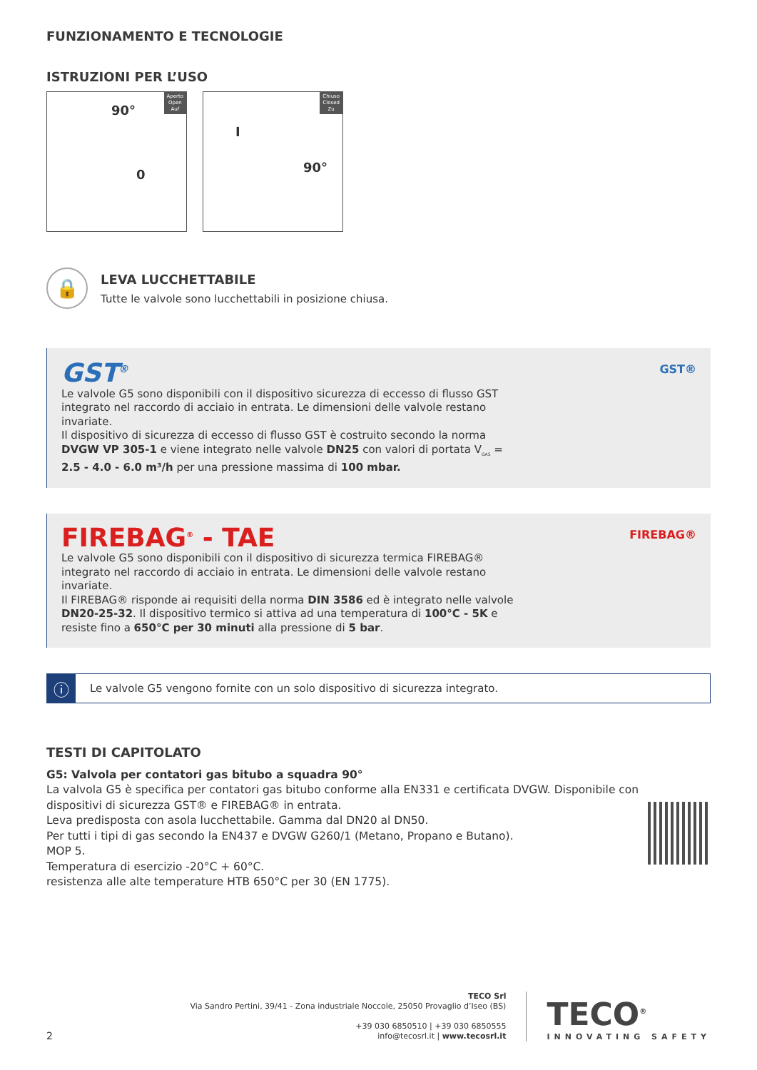FUNZIONAMENTO E TECNOLOGIE
ISTRUZIONI PER L’USO
Aperto
Open
Auf
90°
0
Chiuso
Closed
Zu
I
90°
🔒
LEVA LUCCHETTABILE
Tutte le valvole sono lucchettabili in posizione chiusa.
GST<sup>®</sup>
Le valvole G5 sono disponibili con il dispositivo sicurezza di eccesso di flusso GST integrato nel raccordo di acciaio in entrata. Le dimensioni delle valvole restano invariate.
Il dispositivo di sicurezza di eccesso di flusso GST è costruito secondo la norma DVGW VP 305-1 e viene integrato nelle valvole DN25 con valori di portata V<sub>GAS</sub> = 2.5 - 4.0 - 6.0 m³/h per una pressione massima di 100 mbar.
GST®
FIREBAG<sup>®</sup> - TAE
Le valvole G5 sono disponibili con il dispositivo di sicurezza termica FIREBAG® integrato nel raccordo di acciaio in entrata. Le dimensioni delle valvole restano invariate.
Il FIREBAG® risponde ai requisiti della norma DIN 3586 ed è integrato nelle valvole DN20-25-32. Il dispositivo termico si attiva ad una temperatura di 100°C - 5K e resiste fino a 650°C per 30 minuti alla pressione di 5 bar.
FIREBAG®
ⓘ
Le valvole G5 vengono fornite con un solo dispositivo di sicurezza integrato.
TESTI DI CAPITOLATO
G5: Valvola per contatori gas bitubo a squadra 90°
La valvola G5 è specifica per contatori gas bitubo conforme alla EN331 e certificata DVGW. Disponibile con dispositivi di sicurezza GST® e FIREBAG® in entrata.
Leva predisposta con asola lucchettabile. Gamma dal DN20 al DN50.
Per tutti i tipi di gas secondo la EN437 e DVGW G260/1 (Metano, Propano e Butano).
MOP 5.
Temperatura di esercizio -20°C + 60°C.
resistenza alle alte temperature HTB 650°C per 30 (EN 1775).
2
TECO Srl
Via Sandro Pertini, 39/41 - Zona industriale Noccole, 25050 Provaglio d’Iseo (BS)
+39 030 6850510 | +39 030 6850555
info@tecosrl.it | www.tecosrl.it
TECO<sup>®</sup>
INNOVATING SAFETY